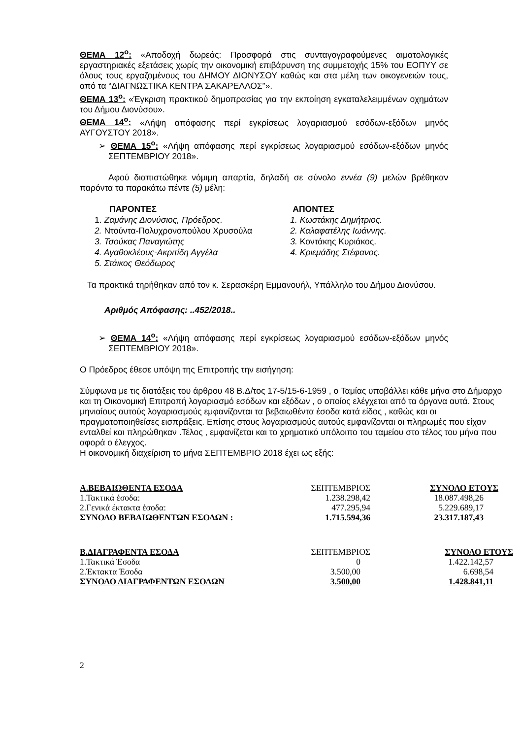ΘΕΜΑ 12<sup>ο</sup>: «Αποδοχή δωρεάς: Προσφορά στις συνταγογραφούμενες αιματολογικές εργαστηριακές εξετάσεις χωρίς την οικονομική επιβάρυνση της συμμετοχής 15% του ΕΟΠΥΥ σε όλους τους εργαζομένους του ΔΗΜΟΥ ΔΙΟΝΥΣΟΥ καθώς και στα μέλη των οικογενειών τους, από τα “ΔΙΑΓΝΩΣΤΙΚΑ ΚΕΝΤΡΑ ΣΑΚΑΡΕΛΛΟΣ”».
ΘΕΜΑ 13<sup>ο</sup>: «Έγκριση πρακτικού δημοπρασίας για την εκποίηση εγκαταλελειμμένων οχημάτων του Δήμου Διονύσου».
ΘΕΜΑ 14<sup>ο</sup>: «Λήψη απόφασης περί εγκρίσεως λογαριασμού εσόδων-εξόδων μηνός ΑΥΓΟΥΣΤΟΥ 2018».
➢ ΘΕΜΑ 15<sup>ο</sup>: «Λήψη απόφασης περί εγκρίσεως λογαριασμού εσόδων-εξόδων μηνός ΣΕΠΤΕΜΒΡΙΟΥ 2018».
Αφού διαπιστώθηκε νόμιμη απαρτία, δηλαδή σε σύνολο εννέα (9) μελών βρέθηκαν παρόντα τα παρακάτω πέντε (5) μέλη:
| ΠΑΡΟΝΤΕΣ | ΑΠΟΝΤΕΣ |
| 1. Ζαμάνης Διονύσιος, Πρόεδρος. | 1. Κωστάκης Δημήτριος. |
| 2. Ντούντα-Πολυχρονοπούλου Χρυσούλα | 2. Καλαφατέλης Ιωάννης. |
| 3. Τσούκας Παναγιώτης | 3. Κοντάκης Κυριάκος. |
| 4. Αγαθοκλέους-Ακριτίδη Αγγέλα | 4. Κριεμάδης Στέφανος. |
| 5. Στάικος Θεόδωρος | |
Τα πρακτικά τηρήθηκαν από τον κ. Σερασκέρη Εμμανουήλ, Υπάλληλο του Δήμου Διονύσου.
Αριθμός Απόφασης: ..452/2018..
➢ ΘΕΜΑ 14<sup>ο</sup>: «Λήψη απόφασης περί εγκρίσεως λογαριασμού εσόδων-εξόδων μηνός ΣΕΠΤΕΜΒΡΙΟΥ 2018».
Ο Πρόεδρος έθεσε υπόψη της Επιτροπής την εισήγηση:
Σύμφωνα με τις διατάξεις του άρθρου 48 Β.Δ/τος 17-5/15-6-1959 , ο Ταμίας υποβάλλει κάθε μήνα στο Δήμαρχο και τη Οικονομική Επιτροπή λογαριασμό εσόδων και εξόδων , ο οποίος ελέγχεται από τα όργανα αυτά. Στους μηνιαίους αυτούς λογαριασμούς εμφανίζονται τα βεβαιωθέντα έσοδα κατά είδος , καθώς και οι πραγματοποιηθείσες εισπράξεις. Επίσης στους λογαριασμούς αυτούς εμφανίζονται οι πληρωμές που είχαν ενταλθεί και πληρώθηκαν .Τέλος , εμφανίζεται και το χρηματικό υπόλοιπο του ταμείου στο τέλος του μήνα που αφορά ο έλεγχος.
Η οικονομική διαχείριση το μήνα ΣΕΠΤΕΜΒΡΙΟ 2018 έχει ως εξής:
| Α.ΒΕΒΑΙΩΘΕΝΤΑ ΕΣΟΔΑ | ΣΕΠΤΕΜΒΡΙΟΣ | ΣΥΝΟΛΟ ΕΤΟΥΣ |
| 1.Τακτικά έσοδα: | 1.238.298,42 | 18.087.498,26 |
| 2.Γενικά έκτακτα έσοδα: | 477.295,94 | 5.229.689,17 |
| ΣΥΝΟΛΟ ΒΕΒΑΙΩΘΕΝΤΩΝ ΕΣΟΔΩΝ : | 1.715.594,36 | 23.317.187,43 |
| Β.ΔΙΑΓΡΑΦΕΝΤΑ ΕΣΟΔΑ | ΣΕΠΤΕΜΒΡΙΟΣ | ΣΥΝΟΛΟ ΕΤΟΥΣ |
| 1.Τακτικά Έσοδα | 0 | 1.422.142,57 |
| 2.Έκτακτα Έσοδα | 3.500,00 | 6.698,54 |
| ΣΥΝΟΛΟ ΔΙΑΓΡΑΦΕΝΤΩΝ ΕΣΟΔΩΝ | 3.500,00 | 1.428.841,11 |
2